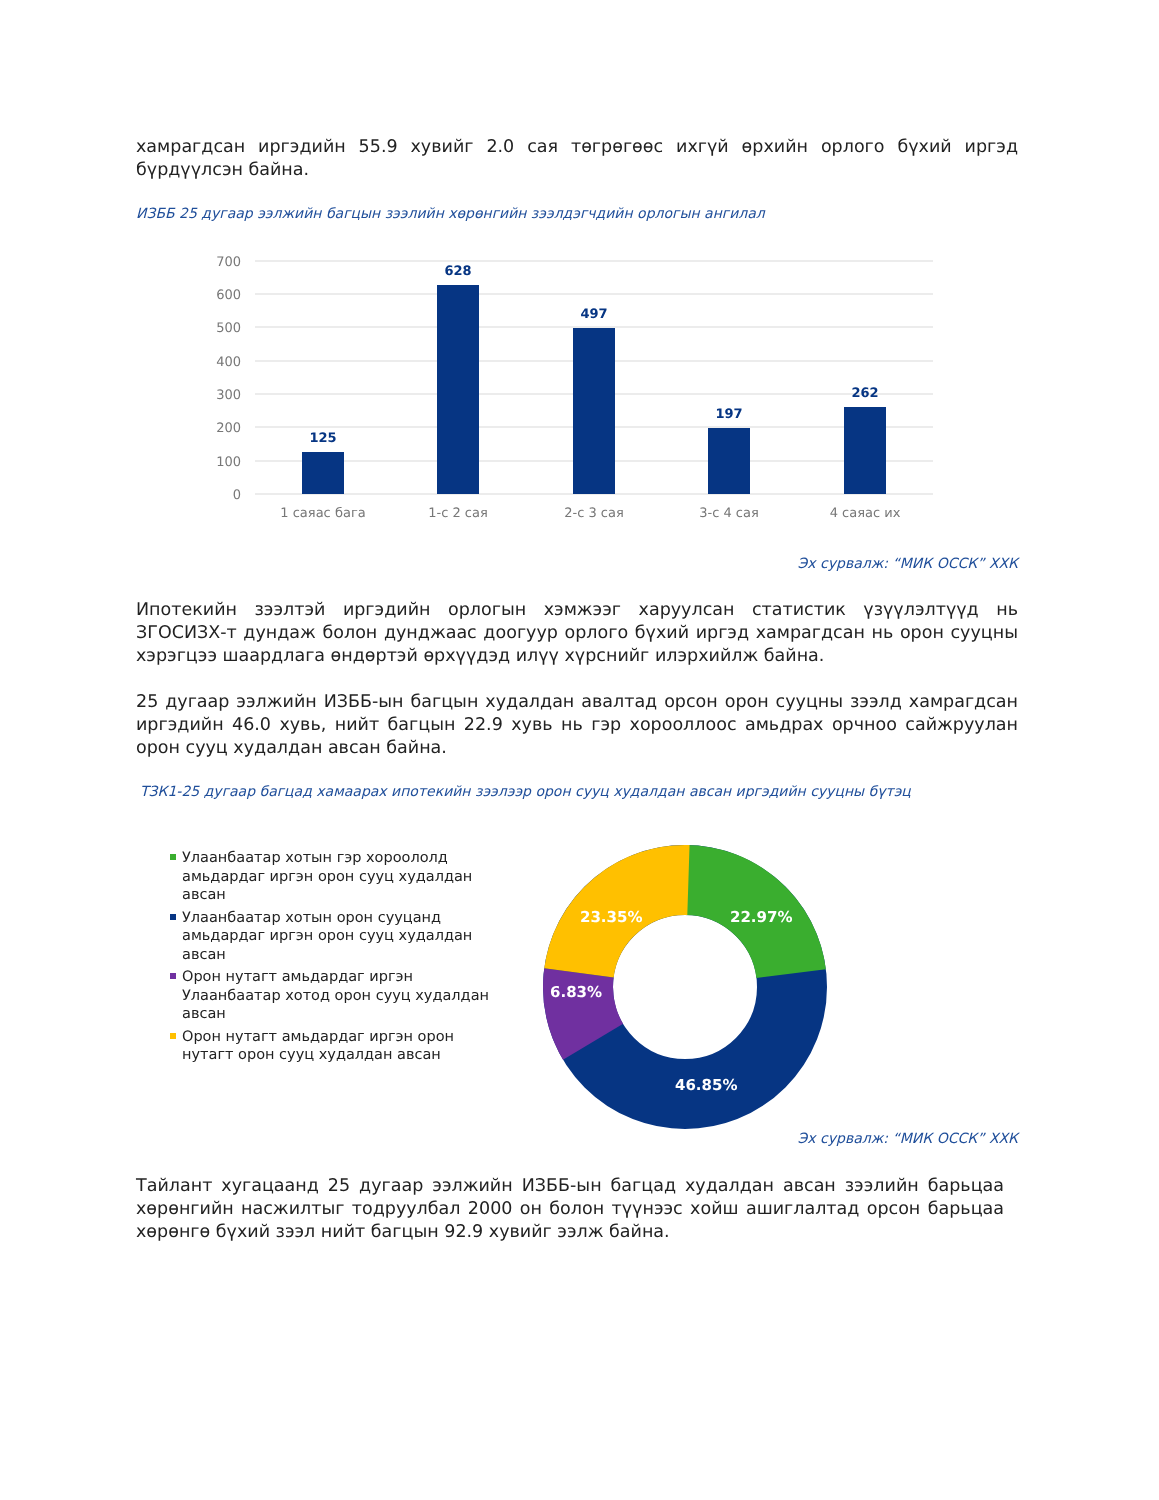хамрагдсан иргэдийн 55.9 хувийг 2.0 сая төгрөгөөс ихгүй өрхийн орлого бүхий иргэд бүрдүүлсэн байна.
ИЗББ 25 дугаар ээлжийн багцын зээлийн хөрөнгийн зээлдэгчдийн орлогын ангилал
700
600
500
400
300
200
100
0
125
628
497
197
262
1 саяас бага
1-с 2 сая
2-с 3 сая
3-с 4 сая
4 саяас их
Эх сурвалж: “МИК ОССК” ХХК
Ипотекийн зээлтэй иргэдийн орлогын хэмжээг харуулсан статистик үзүүлэлтүүд нь ЗГОСИЗХ-т дундаж болон дунджаас доогуур орлого бүхий иргэд хамрагдсан нь орон сууцны хэрэгцээ шаардлага өндөртэй өрхүүдэд илүү хүрснийг илэрхийлж байна.
25 дугаар ээлжийн ИЗББ-ын багцын худалдан авалтад орсон орон сууцны зээлд хамрагдсан иргэдийн 46.0 хувь, нийт багцын 22.9 хувь нь гэр хорооллоос амьдрах орчноо сайжруулан орон сууц худалдан авсан байна.
ТЗК1-25 дугаар багцад хамаарах ипотекийн зээлээр орон сууц худалдан авсан иргэдийн сууцны бүтэц
Улаанбаатар хотын гэр хороололд амьдардаг иргэн орон сууц худалдан авсан
Улаанбаатар хотын орон сууцанд амьдардаг иргэн орон сууц худалдан авсан
Орон нутагт амьдардаг иргэн Улаанбаатар хотод орон сууц худалдан авсан
Орон нутагт амьдардаг иргэн орон нутагт орон сууц худалдан авсан
22.97%
23.35%
6.83%
46.85%
Эх сурвалж: “МИК ОССК” ХХК
Тайлант хугацаанд 25 дугаар ээлжийн ИЗББ-ын багцад худалдан авсан зээлийн барьцаа хөрөнгийн насжилтыг тодруулбал 2000 он болон түүнээс хойш ашиглалтад орсон барьцаа хөрөнгө бүхий зээл нийт багцын 92.9 хувийг ээлж байна.